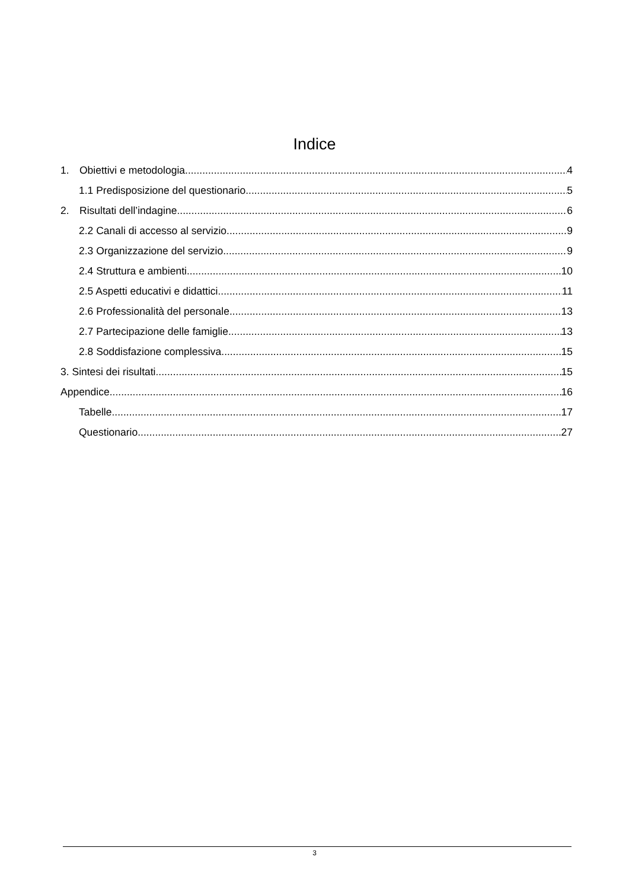Indice
1. Obiettivi e metodologia 4
1.1 Predisposizione del questionario 5
2. Risultati dell’indagine 6
2.2 Canali di accesso al servizio 9
2.3 Organizzazione del servizio 9
2.4 Struttura e ambienti 10
2.5 Aspetti educativi e didattici 11
2.6 Professionalità del personale 13
2.7 Partecipazione delle famiglie 13
2.8 Soddisfazione complessiva 15
3. Sintesi dei risultati 15
Appendice 16
Tabelle 17
Questionario 27
3